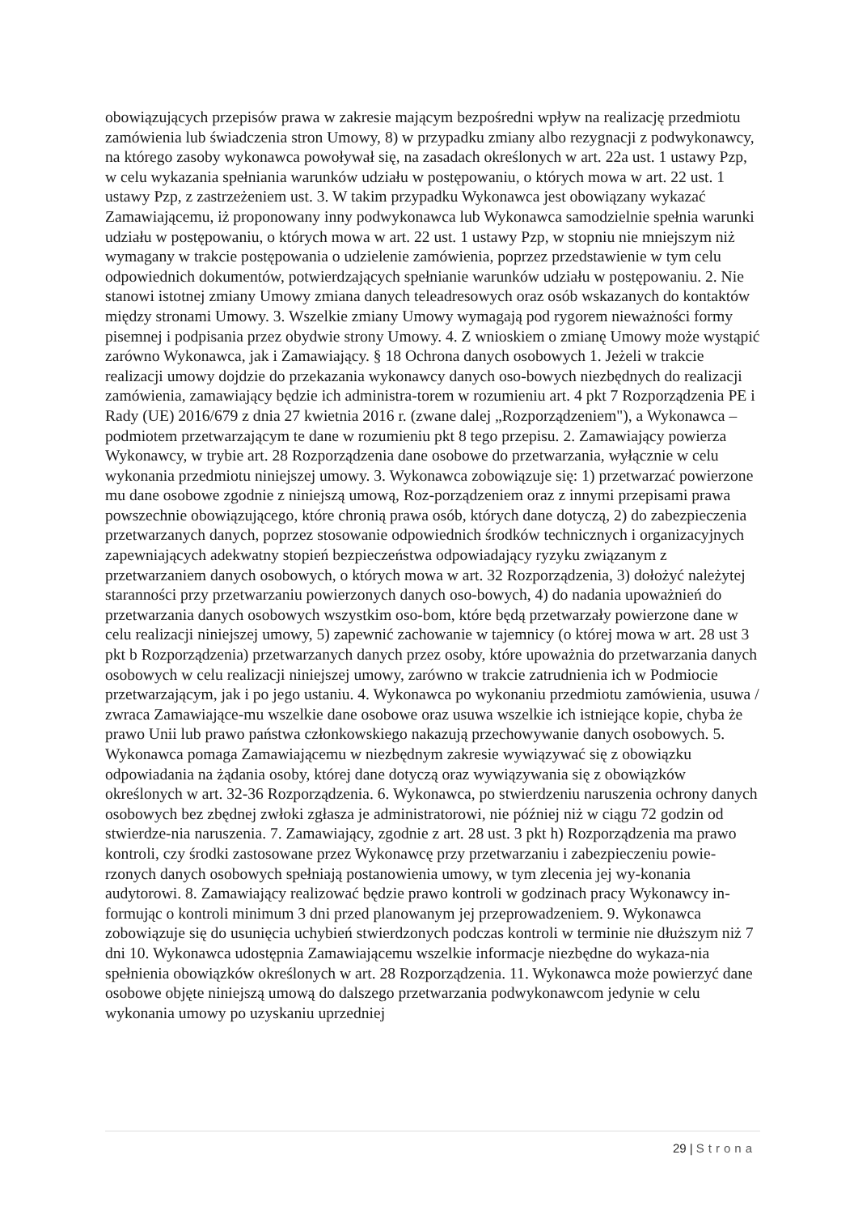obowiązujących przepisów prawa w zakresie mającym bezpośredni wpływ na realizację przedmiotu zamówienia lub świadczenia stron Umowy, 8) w przypadku zmiany albo rezygnacji z podwykonawcy, na którego zasoby wykonawca powoływał się, na zasadach określonych w art. 22a ust. 1 ustawy Pzp, w celu wykazania spełniania warunków udziału w postępowaniu, o których mowa w art. 22 ust. 1 ustawy Pzp, z zastrzeżeniem ust. 3. W takim przypadku Wykonawca jest obowiązany wykazać Zamawiającemu, iż proponowany inny podwykonawca lub Wykonawca samodzielnie spełnia warunki udziału w postępowaniu, o których mowa w art. 22 ust. 1 ustawy Pzp, w stopniu nie mniejszym niż wymagany w trakcie postępowania o udzielenie zamówienia, poprzez przedstawienie w tym celu odpowiednich dokumentów, potwierdzających spełnianie warunków udziału w postępowaniu. 2. Nie stanowi istotnej zmiany Umowy zmiana danych teleadresowych oraz osób wskazanych do kontaktów między stronami Umowy. 3. Wszelkie zmiany Umowy wymagają pod rygorem nieważności formy pisemnej i podpisania przez obydwie strony Umowy. 4. Z wnioskiem o zmianę Umowy może wystąpić zarówno Wykonawca, jak i Zamawiający. § 18 Ochrona danych osobowych 1. Jeżeli w trakcie realizacji umowy dojdzie do przekazania wykonawcy danych oso-bowych niezbędnych do realizacji zamówienia, zamawiający będzie ich administra-torem w rozumieniu art. 4 pkt 7 Rozporządzenia PE i Rady (UE) 2016/679 z dnia 27 kwietnia 2016 r. (zwane dalej „Rozporządzeniem"), a Wykonawca – podmiotem przetwarzającym te dane w rozumieniu pkt 8 tego przepisu. 2. Zamawiający powierza Wykonawcy, w trybie art. 28 Rozporządzenia dane osobowe do przetwarzania, wyłącznie w celu wykonania przedmiotu niniejszej umowy. 3. Wykonawca zobowiązuje się: 1) przetwarzać powierzone mu dane osobowe zgodnie z niniejszą umową, Roz-porządzeniem oraz z innymi przepisami prawa powszechnie obowiązującego, które chronią prawa osób, których dane dotyczą, 2) do zabezpieczenia przetwarzanych danych, poprzez stosowanie odpowiednich środków technicznych i organizacyjnych zapewniających adekwatny stopień bezpieczeństwa odpowiadający ryzyku związanym z przetwarzaniem danych osobowych, o których mowa w art. 32 Rozporządzenia, 3) dołożyć należytej staranności przy przetwarzaniu powierzonych danych oso-bowych, 4) do nadania upoważnień do przetwarzania danych osobowych wszystkim oso-bom, które będą przetwarzały powierzone dane w celu realizacji niniejszej umowy, 5) zapewnić zachowanie w tajemnicy (o której mowa w art. 28 ust 3 pkt b Rozporządzenia) przetwarzanych danych przez osoby, które upoważnia do przetwarzania danych osobowych w celu realizacji niniejszej umowy, zarówno w trakcie zatrudnienia ich w Podmiocie przetwarzającym, jak i po jego ustaniu. 4. Wykonawca po wykonaniu przedmiotu zamówienia, usuwa / zwraca Zamawiające-mu wszelkie dane osobowe oraz usuwa wszelkie ich istniejące kopie, chyba że prawo Unii lub prawo państwa członkowskiego nakazują przechowywanie danych osobowych. 5. Wykonawca pomaga Zamawiającemu w niezbędnym zakresie wywiązywać się z obowiązku odpowiadania na żądania osoby, której dane dotyczą oraz wywiązywania się z obowiązków określonych w art. 32-36 Rozporządzenia. 6. Wykonawca, po stwierdzeniu naruszenia ochrony danych osobowych bez zbędnej zwłoki zgłasza je administratorowi, nie później niż w ciągu 72 godzin od stwierdze-nia naruszenia. 7. Zamawiający, zgodnie z art. 28 ust. 3 pkt h) Rozporządzenia ma prawo kontroli, czy środki zastosowane przez Wykonawcę przy przetwarzaniu i zabezpieczeniu powie-rzonych danych osobowych spełniają postanowienia umowy, w tym zlecenia jej wy-konania audytorowi. 8. Zamawiający realizować będzie prawo kontroli w godzinach pracy Wykonawcy in-formując o kontroli minimum 3 dni przed planowanym jej przeprowadzeniem. 9. Wykonawca zobowiązuje się do usunięcia uchybień stwierdzonych podczas kontroli w terminie nie dłuższym niż 7 dni 10. Wykonawca udostępnia Zamawiającemu wszelkie informacje niezbędne do wykaza-nia spełnienia obowiązków określonych w art. 28 Rozporządzenia. 11. Wykonawca może powierzyć dane osobowe objęte niniejszą umową do dalszego przetwarzania podwykonawcom jedynie w celu wykonania umowy po uzyskaniu uprzedniej
29 | Strona